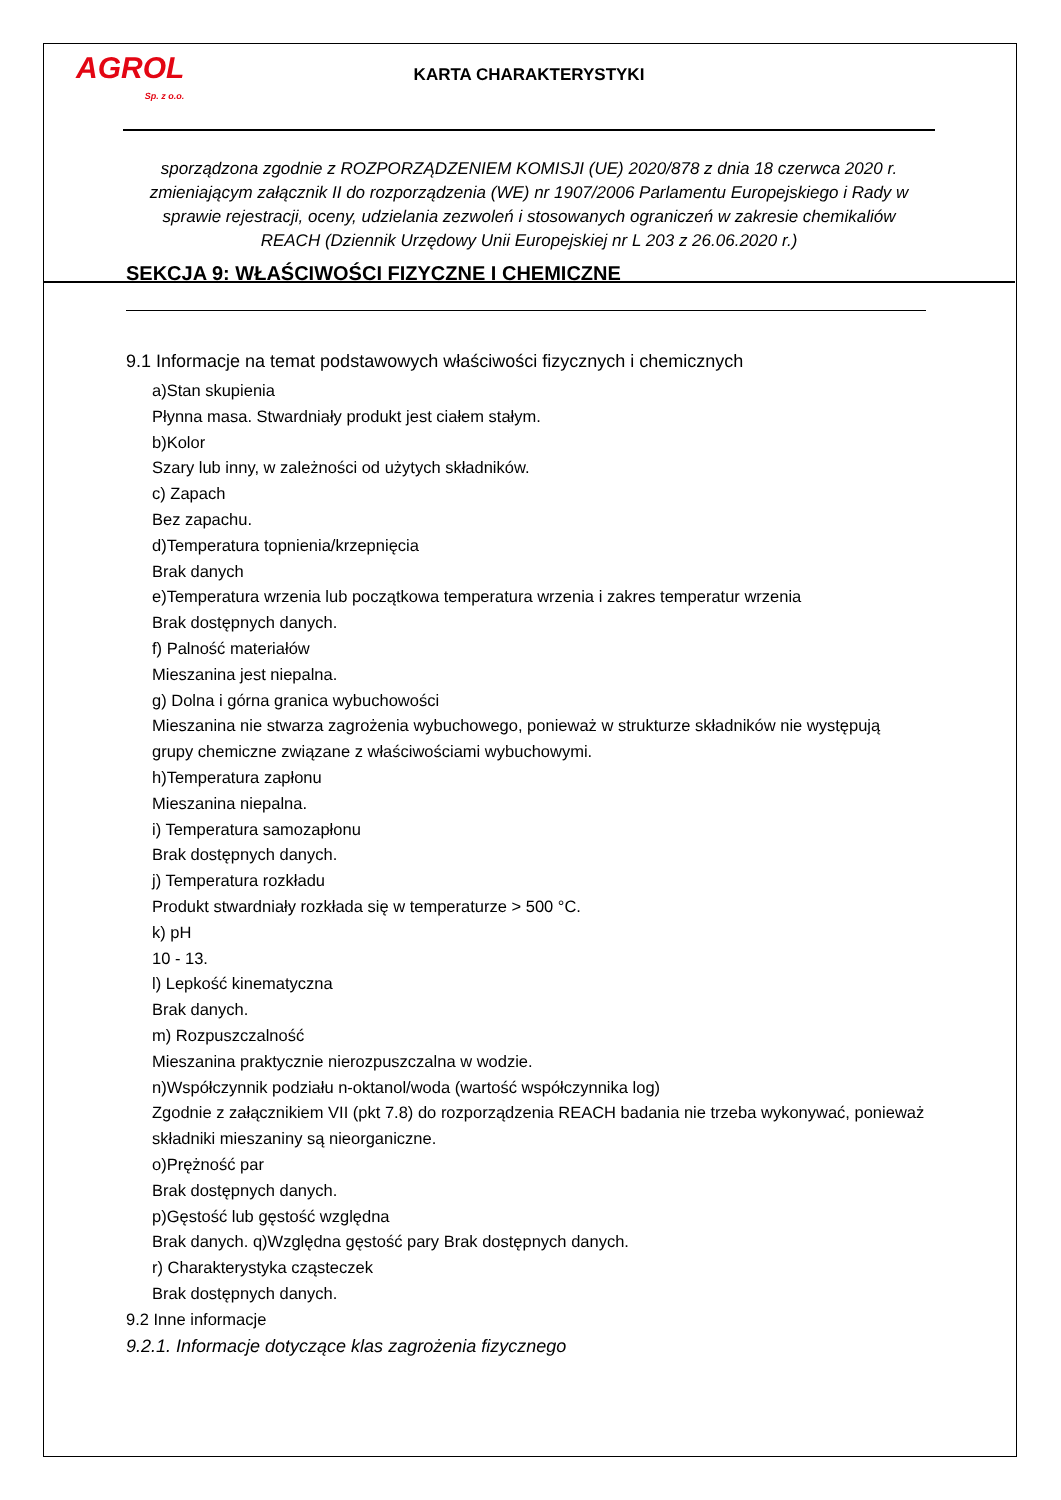AGROL
Sp. z o.o.
KARTA CHARAKTERYSTYKI
sporządzona zgodnie z ROZPORZĄDZENIEM KOMISJI (UE) 2020/878 z dnia 18 czerwca 2020 r. zmieniającym załącznik II do rozporządzenia (WE) nr 1907/2006 Parlamentu Europejskiego i Rady w sprawie rejestracji, oceny, udzielania zezwoleń i stosowanych ograniczeń w zakresie chemikaliów REACH (Dziennik Urzędowy Unii Europejskiej nr L 203 z 26.06.2020 r.)
SEKCJA 9: WŁAŚCIWOŚCI FIZYCZNE I CHEMICZNE
9.1 Informacje na temat podstawowych właściwości fizycznych i chemicznych
a)Stan skupienia
Płynna masa. Stwardniały produkt jest ciałem stałym.
b)Kolor
Szary lub inny, w zależności od użytych składników.
c) Zapach
Bez zapachu.
d)Temperatura topnienia/krzepnięcia
Brak danych
e)Temperatura wrzenia lub początkowa temperatura wrzenia i zakres temperatur wrzenia
Brak dostępnych danych.
f) Palność materiałów
Mieszanina jest niepalna.
g) Dolna i górna granica wybuchowości
Mieszanina nie stwarza zagrożenia wybuchowego, ponieważ w strukturze składników nie występują grupy chemiczne związane z właściwościami wybuchowymi.
h)Temperatura zapłonu
Mieszanina niepalna.
i) Temperatura samozapłonu
Brak dostępnych danych.
j) Temperatura rozkładu
Produkt stwardniały rozkłada się w temperaturze > 500 °C.
k) pH
10 - 13.
l) Lepkość kinematyczna
Brak danych.
m) Rozpuszczalność
Mieszanina praktycznie nierozpuszczalna w wodzie.
n)Współczynnik podziału n-oktanol/woda (wartość współczynnika log)
Zgodnie z załącznikiem VII (pkt 7.8) do rozporządzenia REACH badania nie trzeba wykonywać, ponieważ składniki mieszaniny są nieorganiczne.
o)Prężność par
Brak dostępnych danych.
p)Gęstość lub gęstość względna
Brak danych. q)Względna gęstość pary Brak dostępnych danych.
r) Charakterystyka cząsteczek
Brak dostępnych danych.
9.2 Inne informacje
9.2.1. Informacje dotyczące klas zagrożenia fizycznego